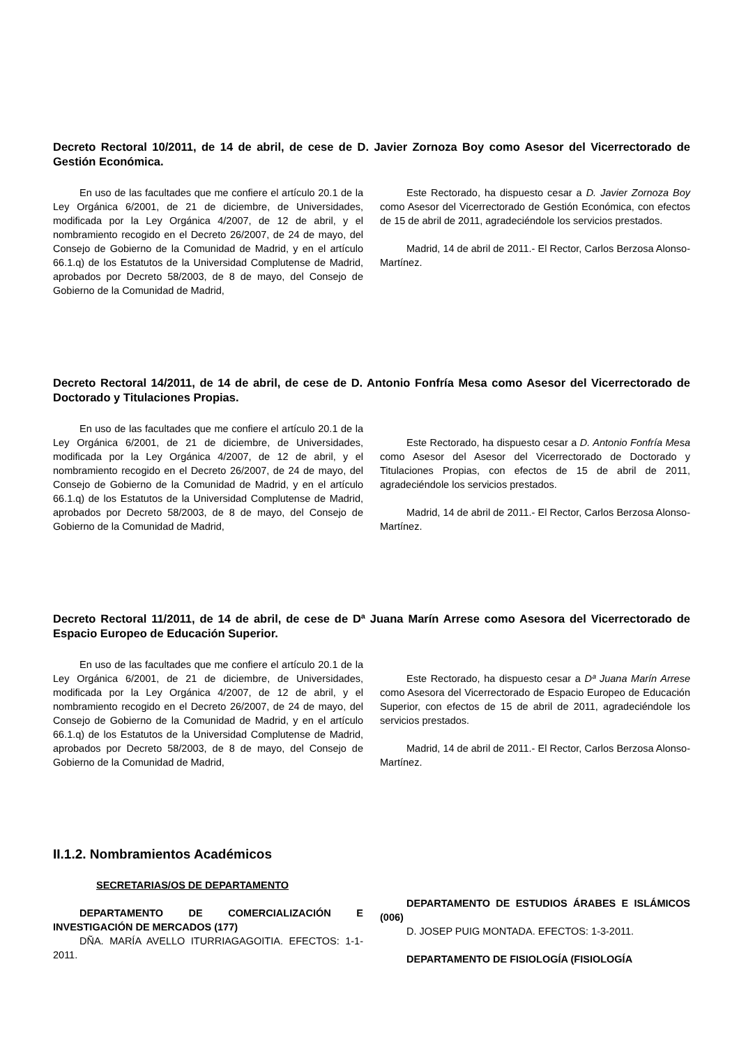Decreto Rectoral 10/2011, de 14 de abril, de cese de D. Javier Zornoza Boy como Asesor del Vicerrectorado de Gestión Económica.
En uso de las facultades que me confiere el artículo 20.1 de la Ley Orgánica 6/2001, de 21 de diciembre, de Universidades, modificada por la Ley Orgánica 4/2007, de 12 de abril, y el nombramiento recogido en el Decreto 26/2007, de 24 de mayo, del Consejo de Gobierno de la Comunidad de Madrid, y en el artículo 66.1.q) de los Estatutos de la Universidad Complutense de Madrid, aprobados por Decreto 58/2003, de 8 de mayo, del Consejo de Gobierno de la Comunidad de Madrid,
Este Rectorado, ha dispuesto cesar a D. Javier Zornoza Boy como Asesor del Vicerrectorado de Gestión Económica, con efectos de 15 de abril de 2011, agradeciéndole los servicios prestados.
Madrid, 14 de abril de 2011.- El Rector, Carlos Berzosa Alonso-Martínez.
Decreto Rectoral 14/2011, de 14 de abril, de cese de D. Antonio Fonfría Mesa como Asesor del Vicerrectorado de Doctorado y Titulaciones Propias.
En uso de las facultades que me confiere el artículo 20.1 de la Ley Orgánica 6/2001, de 21 de diciembre, de Universidades, modificada por la Ley Orgánica 4/2007, de 12 de abril, y el nombramiento recogido en el Decreto 26/2007, de 24 de mayo, del Consejo de Gobierno de la Comunidad de Madrid, y en el artículo 66.1.q) de los Estatutos de la Universidad Complutense de Madrid, aprobados por Decreto 58/2003, de 8 de mayo, del Consejo de Gobierno de la Comunidad de Madrid,
Este Rectorado, ha dispuesto cesar a D. Antonio Fonfría Mesa como Asesor del Asesor del Vicerrectorado de Doctorado y Titulaciones Propias, con efectos de 15 de abril de 2011, agradeciéndole los servicios prestados.
Madrid, 14 de abril de 2011.- El Rector, Carlos Berzosa Alonso-Martínez.
Decreto Rectoral 11/2011, de 14 de abril, de cese de Dª Juana Marín Arrese como Asesora del Vicerrectorado de Espacio Europeo de Educación Superior.
En uso de las facultades que me confiere el artículo 20.1 de la Ley Orgánica 6/2001, de 21 de diciembre, de Universidades, modificada por la Ley Orgánica 4/2007, de 12 de abril, y el nombramiento recogido en el Decreto 26/2007, de 24 de mayo, del Consejo de Gobierno de la Comunidad de Madrid, y en el artículo 66.1.q) de los Estatutos de la Universidad Complutense de Madrid, aprobados por Decreto 58/2003, de 8 de mayo, del Consejo de Gobierno de la Comunidad de Madrid,
Este Rectorado, ha dispuesto cesar a Dª Juana Marín Arrese como Asesora del Vicerrectorado de Espacio Europeo de Educación Superior, con efectos de 15 de abril de 2011, agradeciéndole los servicios prestados.
Madrid, 14 de abril de 2011.- El Rector, Carlos Berzosa Alonso-Martínez.
II.1.2. Nombramientos Académicos
SECRETARIAS/OS DE DEPARTAMENTO
DEPARTAMENTO DE COMERCIALIZACIÓN E INVESTIGACIÓN DE MERCADOS (177)
DÑA. MARÍA AVELLO ITURRIAGAGOITIA. EFECTOS: 1-1-2011.
DEPARTAMENTO DE ESTUDIOS ÁRABES E ISLÁMICOS (006)
D. JOSEP PUIG MONTADA. EFECTOS: 1-3-2011.
DEPARTAMENTO DE FISIOLOGÍA (FISIOLOGÍA